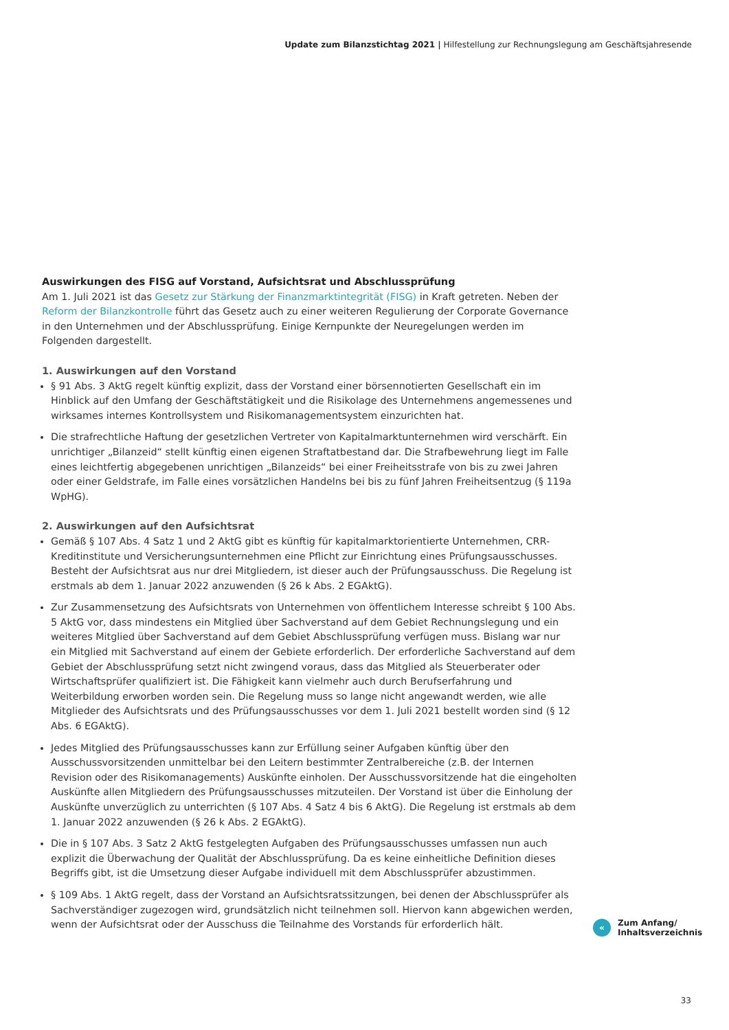Update zum Bilanzstichtag 2021 | Hilfestellung zur Rechnungslegung am Geschäftsjahresende
Auswirkungen des FISG auf Vorstand, Aufsichtsrat und Abschlussprüfung
Am 1. Juli 2021 ist das Gesetz zur Stärkung der Finanzmarktintegrität (FISG) in Kraft getreten. Neben der Reform der Bilanzkontrolle führt das Gesetz auch zu einer weiteren Regulierung der Corporate Governance in den Unternehmen und der Abschlussprüfung. Einige Kernpunkte der Neuregelungen werden im Folgenden darge­stellt.
1. Auswirkungen auf den Vorstand
§ 91 Abs. 3 AktG regelt künftig explizit, dass der Vorstand einer börsennotierten Gesellschaft ein im Hinblick auf den Umfang der Geschäftstätigkeit und die Risikolage des Unternehmens angemessenes und wirksames internes Kontrollsystem und Risikomanagementsystem einzurichten hat.
Die strafrechtliche Haftung der gesetzlichen Vertreter von Kapitalmarktunternehmen wird verschärft. Ein unrichtiger „Bilanzeid“ stellt künftig einen eigenen Straftatbestand dar. Die Strafbewehrung liegt im Falle eines leichtfertig abgegebenen unrichtigen „Bilanzeids“ bei einer Freiheitsstrafe von bis zu zwei Jahren oder einer Geldstrafe, im Falle eines vorsätzlichen Handelns bei bis zu fünf Jahren Freiheitsentzug (§ 119a WpHG).
2. Auswirkungen auf den Aufsichtsrat
Gemäß § 107 Abs. 4 Satz 1 und 2 AktG gibt es künftig für kapitalmarktorientierte Unternehmen, CRR-Kredit­institute und Versicherungsunternehmen eine Pflicht zur Einrichtung eines Prüfungsausschusses. Besteht der Aufsichtsrat aus nur drei Mitgliedern, ist dieser auch der Prüfungsausschuss. Die Regelung ist erstmals ab dem 1. Januar 2022 anzuwenden (§ 26 k Abs. 2 EGAktG).
Zur Zusammensetzung des Aufsichtsrats von Unternehmen von öffentlichem Interesse schreibt § 100 Abs. 5 AktG vor, dass mindestens ein Mitglied über Sachverstand auf dem Gebiet Rechnungslegung und ein weiteres Mitglied über Sachverstand auf dem Gebiet Abschlussprüfung verfügen muss. Bislang war nur ein Mitglied mit Sachverstand auf einem der Gebiete erforderlich. Der erforderliche Sachverstand auf dem Gebiet der Abschlussprüfung setzt nicht zwingend voraus, dass das Mitglied als Steuerberater oder Wirtschaftsprüfer qualifiziert ist. Die Fähigkeit kann vielmehr auch durch Berufserfahrung und Weiterbildung erworben worden sein. Die Regelung muss so lange nicht angewandt werden, wie alle Mitglieder des Aufsichtsrats und des Prü­fungsausschusses vor dem 1. Juli 2021 bestellt worden sind (§ 12 Abs. 6 EGAktG).
Jedes Mitglied des Prüfungsausschusses kann zur Erfüllung seiner Aufgaben künftig über den Ausschussvor­sitzenden unmittelbar bei den Leitern bestimmter Zentralbereiche (z.B. der Internen Revision oder des Risiko­managements) Auskünfte einholen. Der Ausschussvorsitzende hat die eingeholten Auskünfte allen Mitgliedern des Prüfungsausschusses mitzuteilen. Der Vorstand ist über die Einholung der Auskünfte unverzüglich zu unterrichten (§ 107 Abs. 4 Satz 4 bis 6 AktG). Die Regelung ist erstmals ab dem 1. Januar 2022 anzuwenden (§ 26 k Abs. 2 EGAktG).
Die in § 107 Abs. 3 Satz 2 AktG festgelegten Aufgaben des Prüfungsausschusses umfassen nun auch explizit die Überwachung der Qualität der Abschlussprüfung. Da es keine einheitliche Definition dieses Begriffs gibt, ist die Umsetzung dieser Aufgabe individuell mit dem Abschlussprüfer abzustimmen.
§ 109 Abs. 1 AktG regelt, dass der Vorstand an Aufsichtsratssitzungen, bei denen der Abschlussprüfer als Sachverständiger zugezogen wird, grundsätzlich nicht teilnehmen soll. Hiervon kann abgewichen werden, wenn der Aufsichtsrat oder der Ausschuss die Teilnahme des Vorstands für erforderlich hält.
«
Zum Anfang/
Inhaltsverzeichnis
33